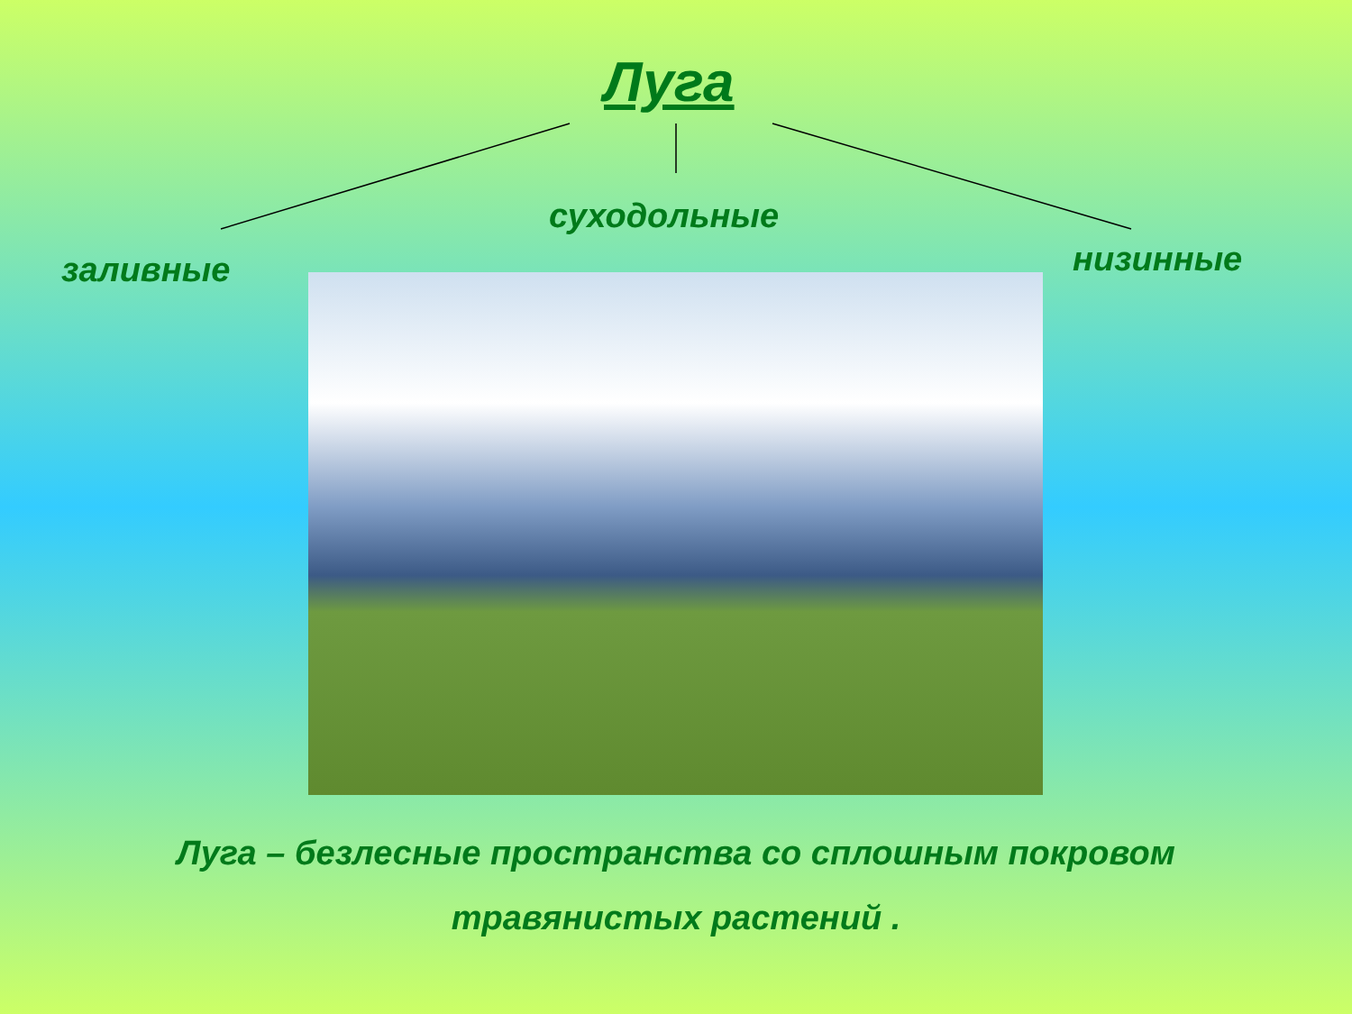Луга
суходольные
заливные низинные
Луга – безлесные пространства со сплошным покровом
травянистых растений .